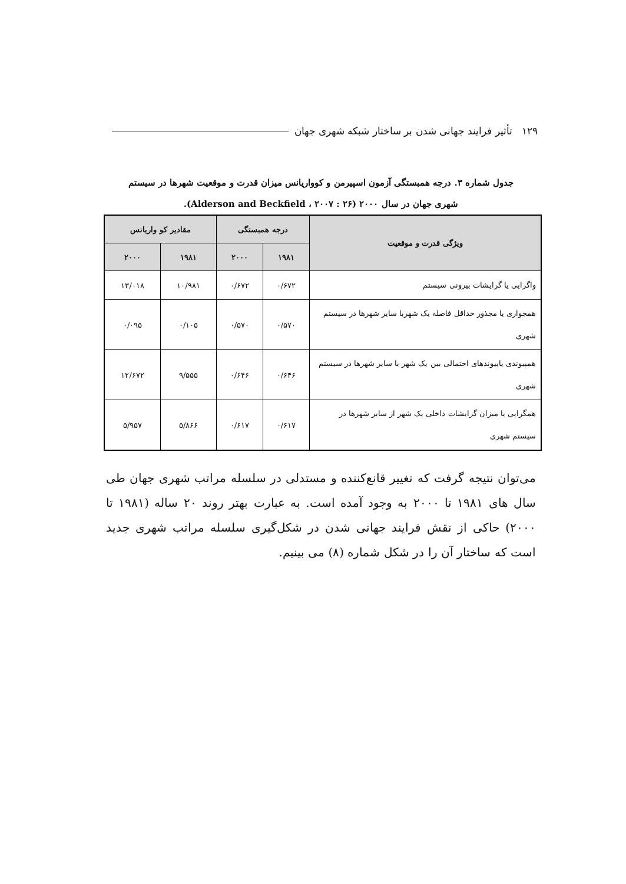۱۲۹ تأثیر فرایند جهانی شدن بر ساختار شبکه شهری جهان
جدول شماره ۳. درجه همبستگی آزمون اسپیرمن و کوواریانس میزان قدرت و موقعیت شهرها در سیستم
شهری جهان در سال ۲۰۰۰ (Alderson and Beckfield ، ۲۰۰۷ : ۲۶).
| ویژگی قدرت و موقعیت | درجه همبستگی | | مقادیر کو واریانس | |
| --- | --- | --- | --- | --- |
| | ۱۹۸۱ | ۲۰۰۰ | ۱۹۸۱ | ۲۰۰۰ |
| واگرایی یا گرایشات بیرونی سیستم | ۰/۶۷۲ | ۰/۶۷۲ | ۱۰/۹۸۱ | ۱۳/۰۱۸ |
| همجواری یا مجذور حداقل فاصله یک شهربا سایر شهرها در سیستم شهری | ۰/۵۷۰ | ۰/۵۷۰ | ۰/۱۰۵ | ۰/۰۹۵ |
| همپیوندی یاپیوندهای احتمالی بین یک شهر با سایر شهرها در سیستم شهری | ۰/۶۴۶ | ۰/۶۴۶ | ۹/۵۵۵ | ۱۲/۶۷۲ |
| همگرایی یا میزان گرایشات داخلی یک شهر از سایر شهرها در سیستم شهری | ۰/۶۱۷ | ۰/۶۱۷ | ۵/۸۶۶ | ۵/۹۵۷ |
می‌توان نتیجه گرفت که تغییر قانع‌کننده و مستدلی در سلسله مراتب شهری جهان طی سال های ۱۹۸۱ تا ۲۰۰۰ به وجود آمده است. به عبارت بهتر روند ۲۰ ساله (۱۹۸۱ تا ۲۰۰۰) حاکی از نقش فرایند جهانی شدن در شکل‌گیری سلسله مراتب شهری جدید است که ساختار آن را در شکل شماره (۸) می بینیم.